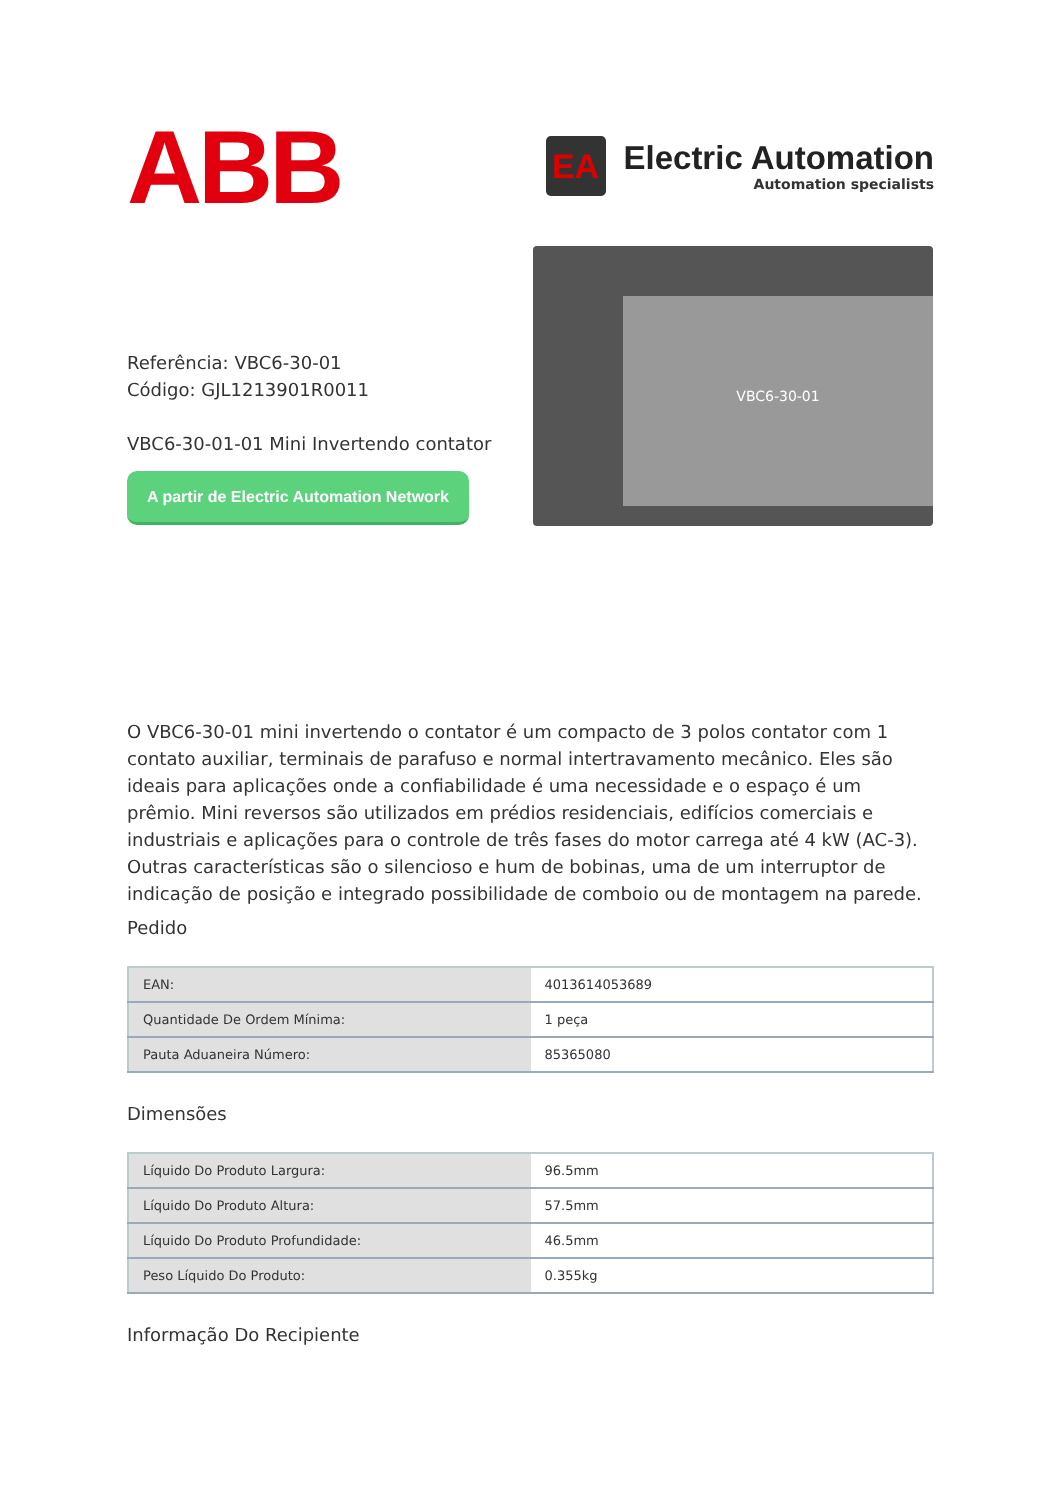ABB
EA
Electric Automation
Automation specialists
Referência: VBC6-30-01
Código: GJL1213901R0011
VBC6-30-01-01 Mini Invertendo contator
A partir de Electric Automation Network
VBC6-30-01
O VBC6-30-01 mini invertendo o contator é um compacto de 3 polos contator com 1 contato auxiliar, terminais de parafuso e normal intertravamento mecânico. Eles são ideais para aplicações onde a confiabilidade é uma necessidade e o espaço é um prêmio. Mini reversos são utilizados em prédios residenciais, edifícios comerciais e industriais e aplicações para o controle de três fases do motor carrega até 4 kW (AC-3). Outras características são o silencioso e hum de bobinas, uma de um interruptor de indicação de posição e integrado possibilidade de comboio ou de montagem na parede.
Pedido
| EAN: | 4013614053689 |
| Quantidade De Ordem Mínima: | 1 peça |
| Pauta Aduaneira Número: | 85365080 |
Dimensões
| Líquido Do Produto Largura: | 96.5mm |
| Líquido Do Produto Altura: | 57.5mm |
| Líquido Do Produto Profundidade: | 46.5mm |
| Peso Líquido Do Produto: | 0.355kg |
Informação Do Recipiente